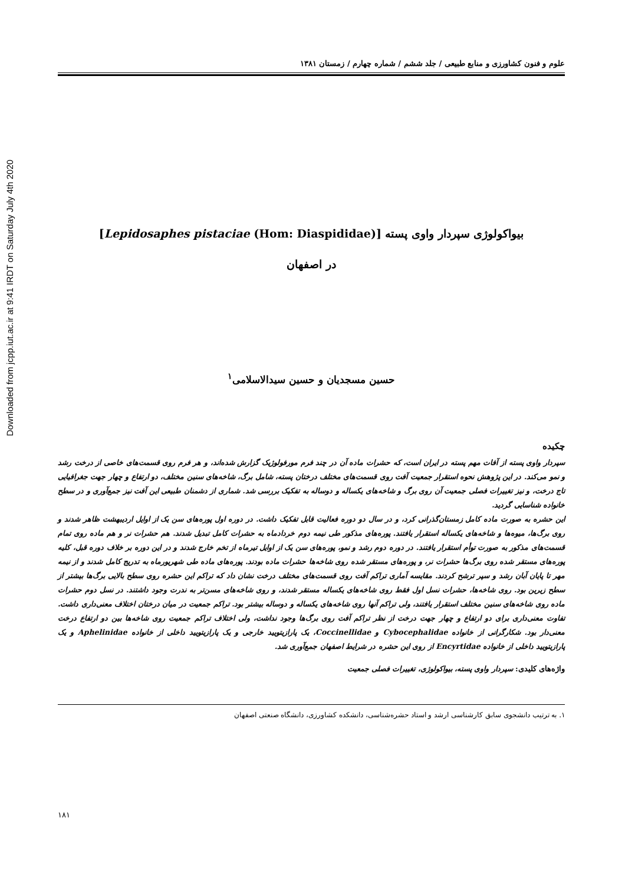Downloaded from jcpp.iut.ac.ir at 9:41 IRDT on Saturday July 4th 2020
علوم و فنون کشاورزی و منابع طبیعی / جلد ششم / شماره چهارم / زمستان ۱۳۸۱
بیواکولوژی سپردار واوی پسته [Lepidosaphes pistaciae (Hom: Diaspididae)]
در اصفهان
حسین مسجدیان و حسین سیدالاسلامی<sup>۱</sup>
چکیده
سپردار واوی پسته از آفات مهم پسته در ایران است، که حشرات ماده آن در چند فرم مورفولوژیک گزارش شده‌اند، و هر فرم روی قسمت‌های خاصی از درخت رشد و نمو می‌کند. در این پژوهش نحوه استقرار جمعیت آفت روی قسمت‌های مختلف درختان پسته، شامل برگ، شاخه‌های سنین مختلف، دو ارتفاع و چهار جهت جغرافیایی تاج درخت، و نیز تغییرات فصلی جمعیت آن روی برگ و شاخه‌های یکساله و دوساله به تفکیک بررسی شد. شماری از دشمنان طبیعی این آفت نیز جمع‌آوری و در سطح خانواده شناسایی گردید.
این حشره به صورت ماده کامل زمستان‌گذرانی کرد، و در سال دو دوره فعالیت قابل تفکیک داشت. در دوره اول پوره‌های سن یک از اوایل اردیبهشت ظاهر شدند و روی برگ‌ها، میوه‌ها و شاخه‌های یکساله استقرار یافتند. پوره‌های مذکور طی نیمه دوم خردادماه به حشرات کامل تبدیل شدند. هم حشرات نر و هم ماده روی تمام قسمت‌های مذکور به صورت توأم استقرار یافتند. در دوره دوم رشد و نمو، پوره‌های سن یک از اوایل تیرماه از تخم خارج شدند و در این دوره بر خلاف دوره قبل، کلیه پوره‌های مستقر شده روی برگ‌ها حشرات نر، و پوره‌های مستقر شده روی شاخه‌ها حشرات ماده بودند. پوره‌های ماده طی شهریورماه به تدریج کامل شدند و از نیمه مهر تا پایان آبان رشد و سپر ترشح کردند. مقایسه آماری تراکم آفت روی قسمت‌های مختلف درخت نشان داد که تراکم این حشره روی سطح بالایی برگ‌ها بیشتر از سطح زیرین بود. روی شاخه‌ها، حشرات نسل اول فقط روی شاخه‌های یکساله مستقر شدند، و روی شاخه‌های مسن‌تر به ندرت وجود داشتند. در نسل دوم حشرات ماده روی شاخه‌های سنین مختلف استقرار یافتند، ولی تراکم آنها روی شاخه‌های یکساله و دوساله بیشتر بود. تراکم جمعیت در میان درختان اختلاف معنی‌داری داشت. تفاوت معنی‌داری برای دو ارتفاع و چهار جهت درخت از نظر تراکم آفت روی برگ‌ها وجود نداشت، ولی اختلاف تراکم جمعیت روی شاخه‌ها بین دو ارتفاع درخت معنی‌دار بود. شکارگرانی از خانواده Cybocephalidae و Coccinellidae، یک پارازیتویید خارجی و یک پارازیتویید داخلی از خانواده Aphelinidae و یک پارازیتویید داخلی از خانواده Encyrtidae از روی این حشره در شرایط اصفهان جمع‌آوری شد.
واژه‌های کلیدی: سپردار واوی پسته، بیواکولوژی، تغییرات فصلی جمعیت
۱. به ترتیب دانشجوی سابق کارشناسی ارشد و استاد حشره‌شناسی، دانشکده کشاورزی، دانشگاه صنعتی اصفهان
۱۸۱